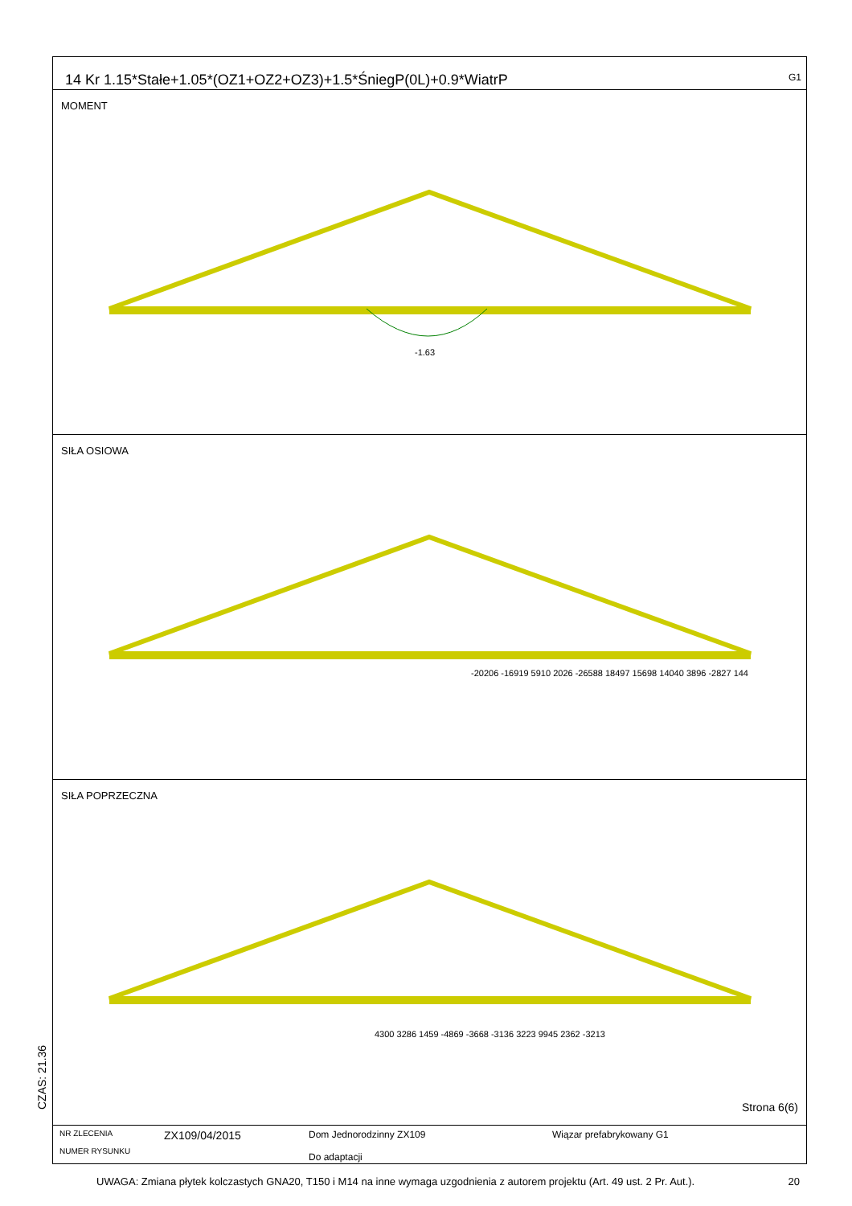14 Kr 1.15*Stałe+1.05*(OZ1+OZ2+OZ3)+1.5*ŚniegP(0L)+0.9*WiatrP G1
MOMENT
-1.63
SIŁA OSIOWA
-20206 -16919 5910 2026 -26588 18497 15698 14040 3896 -2827 144
SIŁA POPRZECZNA
4300 3286 1459 -4869 -3668 -3136 3223 9945 2362 -3213
Strona 6(6)
NR ZLECENIA
NUMER RYSUNKU
ZX109/04/2015
Dom Jednorodzinny ZX109
Do adaptacji
Wiązar prefabrykowany G1
CZAS: 21.36
UWAGA: Zmiana płytek kolczastych GNA20, T150 i M14 na inne wymaga uzgodnienia z autorem projektu (Art. 49 ust. 2 Pr. Aut.). 20